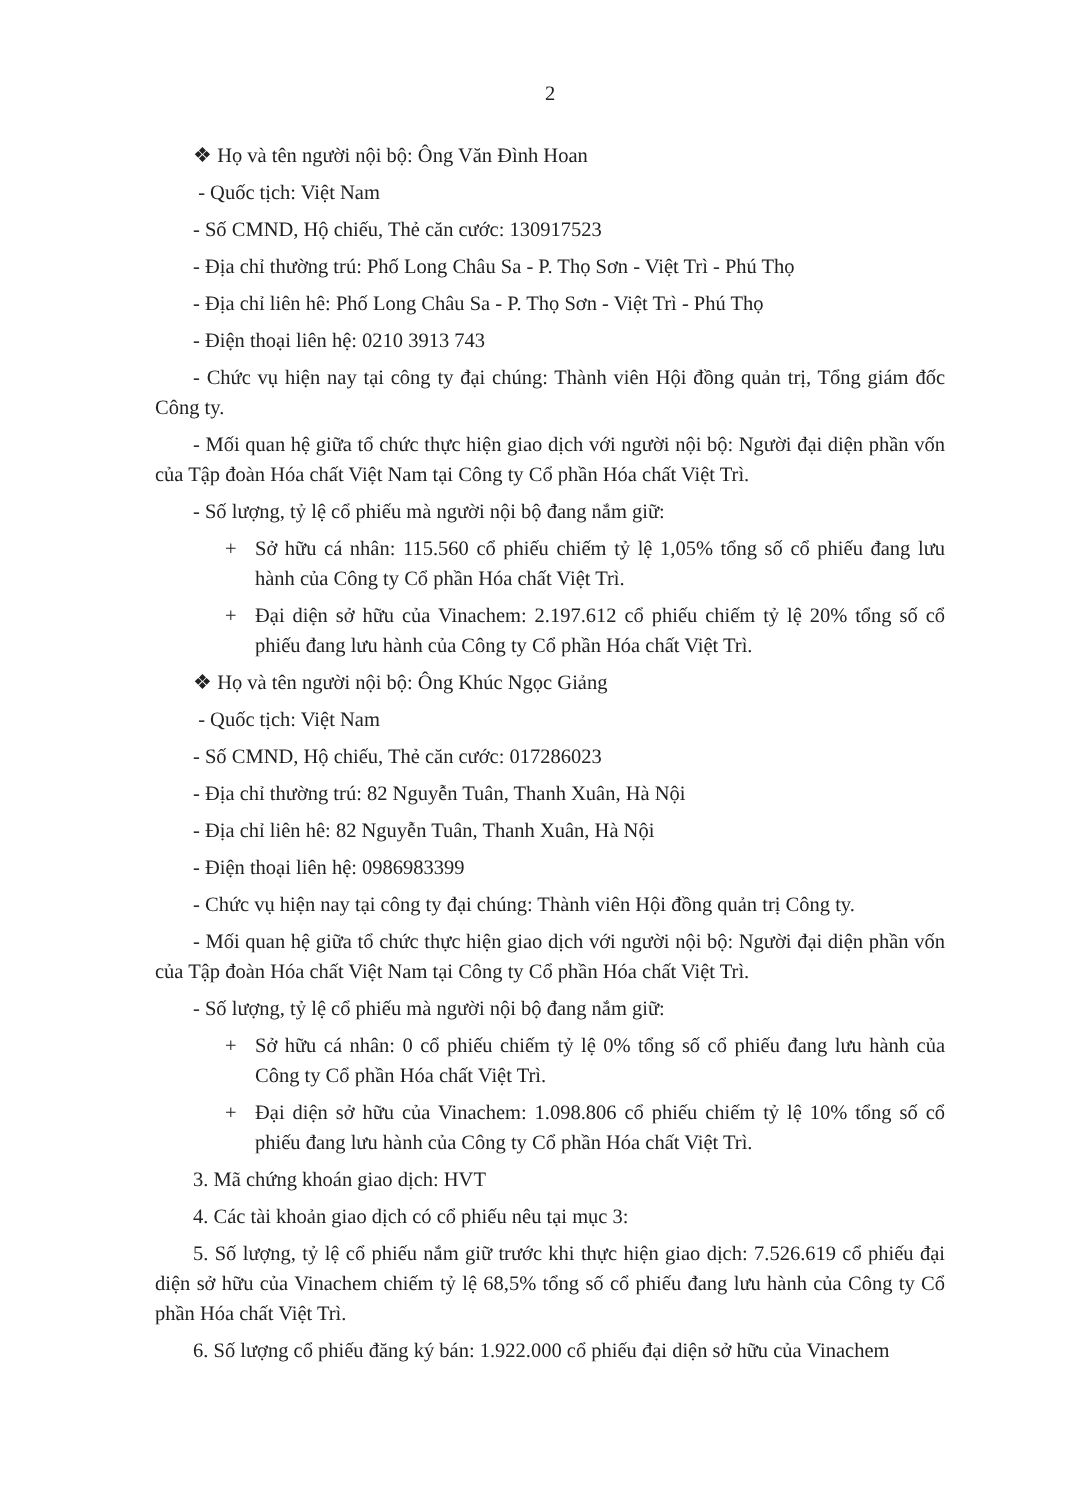2
❖ Họ và tên người nội bộ: Ông Văn Đình Hoan
- Quốc tịch: Việt Nam
- Số CMND, Hộ chiếu, Thẻ căn cước: 130917523
- Địa chỉ thường trú: Phố Long Châu Sa - P. Thọ Sơn - Việt Trì - Phú Thọ
- Địa chỉ liên hê: Phố Long Châu Sa - P. Thọ Sơn - Việt Trì - Phú Thọ
- Điện thoại liên hệ: 0210 3913 743
- Chức vụ hiện nay tại công ty đại chúng: Thành viên Hội đồng quản trị, Tổng giám đốc Công ty.
- Mối quan hệ giữa tổ chức thực hiện giao dịch với người nội bộ: Người đại diện phần vốn của Tập đoàn Hóa chất Việt Nam tại Công ty Cổ phần Hóa chất Việt Trì.
- Số lượng, tỷ lệ cổ phiếu mà người nội bộ đang nắm giữ:
+ Sở hữu cá nhân: 115.560 cổ phiếu chiếm tỷ lệ 1,05% tổng số cổ phiếu đang lưu hành của Công ty Cổ phần Hóa chất Việt Trì.
+ Đại diện sở hữu của Vinachem: 2.197.612 cổ phiếu chiếm tỷ lệ 20% tổng số cổ phiếu đang lưu hành của Công ty Cổ phần Hóa chất Việt Trì.
❖ Họ và tên người nội bộ: Ông Khúc Ngọc Giảng
- Quốc tịch: Việt Nam
- Số CMND, Hộ chiếu, Thẻ căn cước: 017286023
- Địa chỉ thường trú: 82 Nguyễn Tuân, Thanh Xuân, Hà Nội
- Địa chỉ liên hê: 82 Nguyễn Tuân, Thanh Xuân, Hà Nội
- Điện thoại liên hệ: 0986983399
- Chức vụ hiện nay tại công ty đại chúng: Thành viên Hội đồng quản trị Công ty.
- Mối quan hệ giữa tổ chức thực hiện giao dịch với người nội bộ: Người đại diện phần vốn của Tập đoàn Hóa chất Việt Nam tại Công ty Cổ phần Hóa chất Việt Trì.
- Số lượng, tỷ lệ cổ phiếu mà người nội bộ đang nắm giữ:
+ Sở hữu cá nhân: 0 cổ phiếu chiếm tỷ lệ 0% tổng số cổ phiếu đang lưu hành của Công ty Cổ phần Hóa chất Việt Trì.
+ Đại diện sở hữu của Vinachem: 1.098.806 cổ phiếu chiếm tỷ lệ 10% tổng số cổ phiếu đang lưu hành của Công ty Cổ phần Hóa chất Việt Trì.
3. Mã chứng khoán giao dịch: HVT
4. Các tài khoản giao dịch có cổ phiếu nêu tại mục 3:
5. Số lượng, tỷ lệ cổ phiếu nắm giữ trước khi thực hiện giao dịch: 7.526.619 cổ phiếu đại diện sở hữu của Vinachem chiếm tỷ lệ 68,5% tổng số cổ phiếu đang lưu hành của Công ty Cổ phần Hóa chất Việt Trì.
6. Số lượng cổ phiếu đăng ký bán: 1.922.000 cổ phiếu đại diện sở hữu của Vinachem